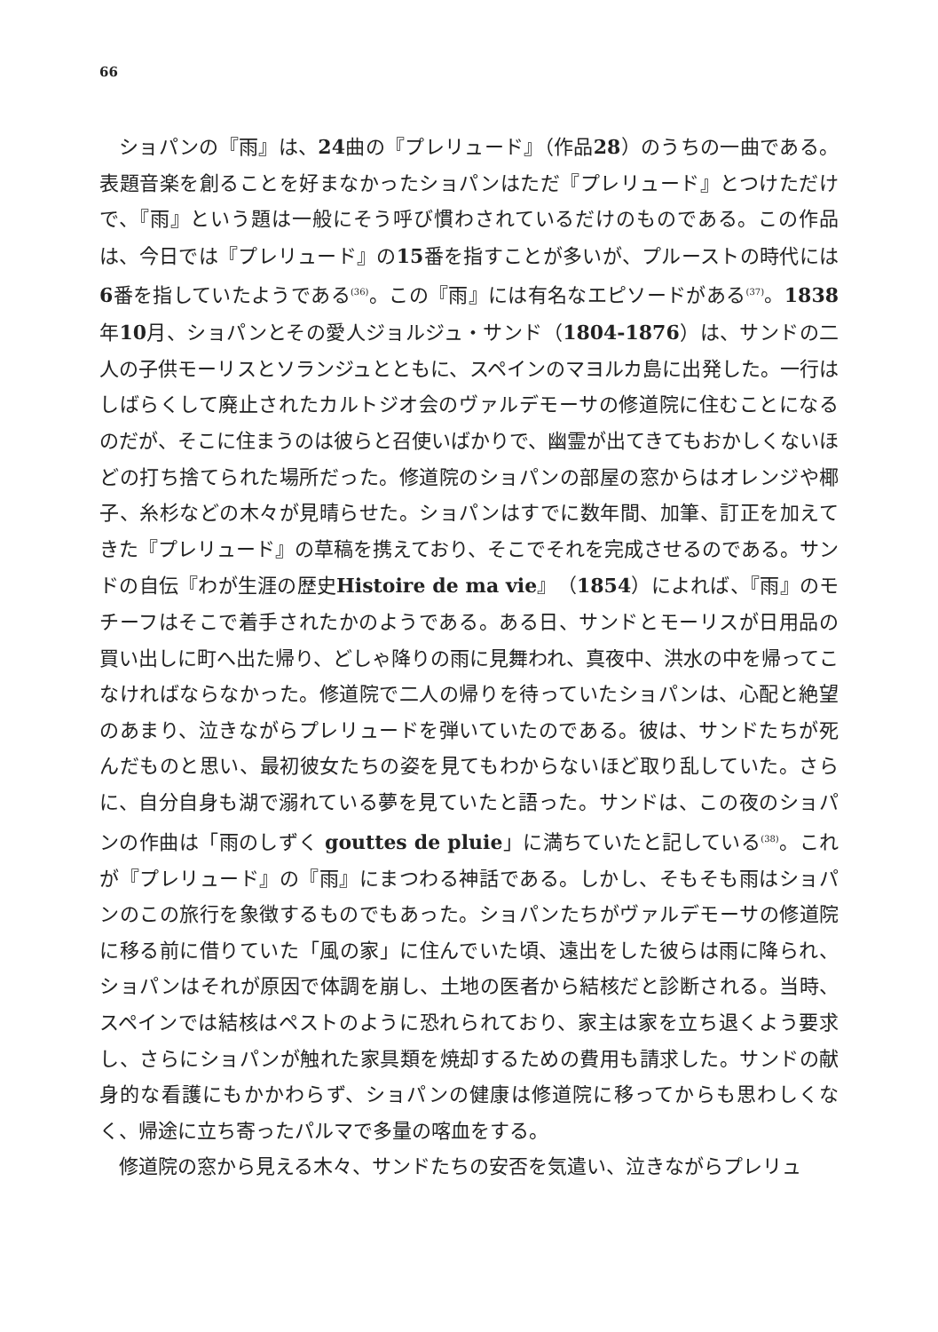66
ショパンの『雨』は、24曲の『プレリュード』（作品28）のうちの一曲である。表題音楽を創ることを好まなかったショパンはただ『プレリュード』とつけただけで、『雨』という題は一般にそう呼び慣わされているだけのものである。この作品は、今日では『プレリュード』の15番を指すことが多いが、プルーストの時代には6番を指していたようである<sup>(36)</sup>。この『雨』には有名なエピソードがある<sup>(37)</sup>。1838年10月、ショパンとその愛人ジョルジュ・サンド（1804-1876）は、サンドの二人の子供モーリスとソランジュとともに、スペインのマヨルカ島に出発した。一行はしばらくして廃止されたカルトジオ会のヴァルデモーサの修道院に住むことになるのだが、そこに住まうのは彼らと召使いばかりで、幽霊が出てきてもおかしくないほどの打ち捨てられた場所だった。修道院のショパンの部屋の窓からはオレンジや椰子、糸杉などの木々が見晴らせた。ショパンはすでに数年間、加筆、訂正を加えてきた『プレリュード』の草稿を携えており、そこでそれを完成させるのである。サンドの自伝『わが生涯の歴史Histoire de ma vie』（1854）によれば、『雨』のモチーフはそこで着手されたかのようである。ある日、サンドとモーリスが日用品の買い出しに町へ出た帰り、どしゃ降りの雨に見舞われ、真夜中、洪水の中を帰ってこなければならなかった。修道院で二人の帰りを待っていたショパンは、心配と絶望のあまり、泣きながらプレリュードを弾いていたのである。彼は、サンドたちが死んだものと思い、最初彼女たちの姿を見てもわからないほど取り乱していた。さらに、自分自身も湖で溺れている夢を見ていたと語った。サンドは、この夜のショパンの作曲は「雨のしずく gouttes de pluie」に満ちていたと記している<sup>(38)</sup>。これが『プレリュード』の『雨』にまつわる神話である。しかし、そもそも雨はショパンのこの旅行を象徴するものでもあった。ショパンたちがヴァルデモーサの修道院に移る前に借りていた「風の家」に住んでいた頃、遠出をした彼らは雨に降られ、ショパンはそれが原因で体調を崩し、土地の医者から結核だと診断される。当時、スペインでは結核はペストのように恐れられており、家主は家を立ち退くよう要求し、さらにショパンが触れた家具類を焼却するための費用も請求した。サンドの献身的な看護にもかかわらず、ショパンの健康は修道院に移ってからも思わしくなく、帰途に立ち寄ったパルマで多量の喀血をする。
修道院の窓から見える木々、サンドたちの安否を気遣い、泣きながらプレリュ